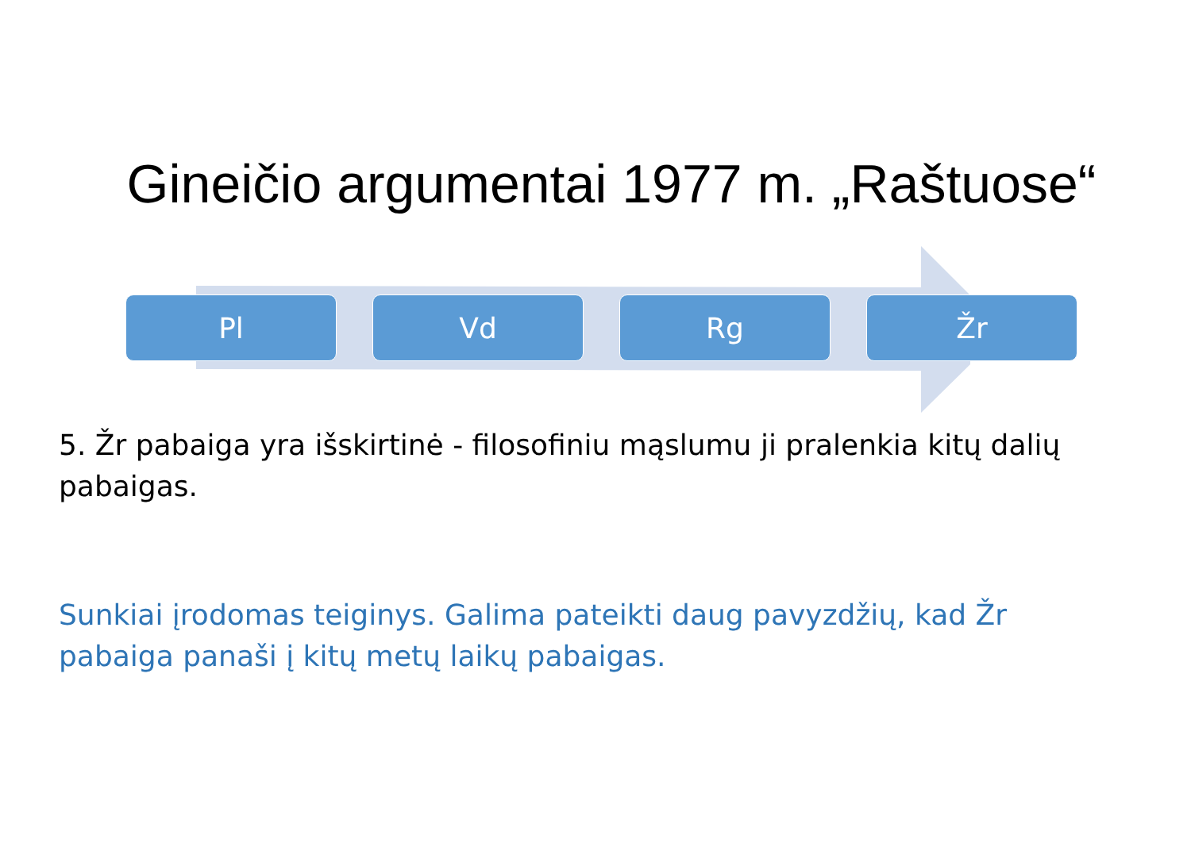Gineičio argumentai 1977 m. „Raštuose“
Pl Vd Rg Žr
5. Žr pabaiga yra išskirtinė - filosofiniu mąslumu ji pralenkia kitų dalių pabaigas.
Sunkiai įrodomas teiginys. Galima pateikti daug pavyzdžių, kad Žr pabaiga panaši į kitų metų laikų pabaigas.